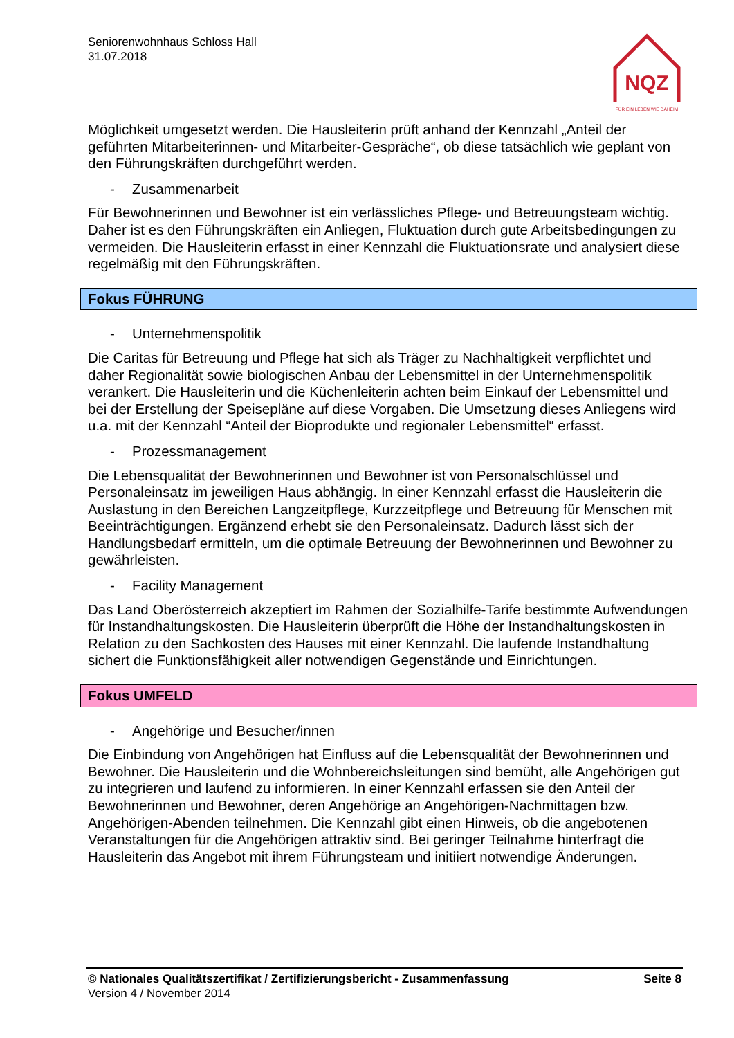Seniorenwohnhaus Schloss Hall
31.07.2018
NQZ
FÜR EIN LEBEN WIE DAHEIM
Möglichkeit umgesetzt werden. Die Hausleiterin prüft anhand der Kennzahl „Anteil der geführten Mitarbeiterinnen- und Mitarbeiter-Gespräche“, ob diese tatsächlich wie geplant von den Führungskräften durchgeführt werden.
- Zusammenarbeit
Für Bewohnerinnen und Bewohner ist ein verlässliches Pflege- und Betreuungsteam wichtig. Daher ist es den Führungskräften ein Anliegen, Fluktuation durch gute Arbeitsbedingungen zu vermeiden. Die Hausleiterin erfasst in einer Kennzahl die Fluktuationsrate und analysiert diese regelmäßig mit den Führungskräften.
Fokus FÜHRUNG
- Unternehmenspolitik
Die Caritas für Betreuung und Pflege hat sich als Träger zu Nachhaltigkeit verpflichtet und daher Regionalität sowie biologischen Anbau der Lebensmittel in der Unternehmenspolitik verankert. Die Hausleiterin und die Küchenleiterin achten beim Einkauf der Lebensmittel und bei der Erstellung der Speisepläne auf diese Vorgaben. Die Umsetzung dieses Anliegens wird u.a. mit der Kennzahl “Anteil der Bioprodukte und regionaler Lebensmittel“ erfasst.
- Prozessmanagement
Die Lebensqualität der Bewohnerinnen und Bewohner ist von Personalschlüssel und Personaleinsatz im jeweiligen Haus abhängig. In einer Kennzahl erfasst die Hausleiterin die Auslastung in den Bereichen Langzeitpflege, Kurzzeitpflege und Betreuung für Menschen mit Beeinträchtigungen. Ergänzend erhebt sie den Personaleinsatz. Dadurch lässt sich der Handlungsbedarf ermitteln, um die optimale Betreuung der Bewohnerinnen und Bewohner zu gewährleisten.
- Facility Management
Das Land Oberösterreich akzeptiert im Rahmen der Sozialhilfe-Tarife bestimmte Aufwendungen für Instandhaltungskosten. Die Hausleiterin überprüft die Höhe der Instandhaltungskosten in Relation zu den Sachkosten des Hauses mit einer Kennzahl. Die laufende Instandhaltung sichert die Funktionsfähigkeit aller notwendigen Gegenstände und Einrichtungen.
Fokus UMFELD
- Angehörige und Besucher/innen
Die Einbindung von Angehörigen hat Einfluss auf die Lebensqualität der Bewohnerinnen und Bewohner. Die Hausleiterin und die Wohnbereichsleitungen sind bemüht, alle Angehörigen gut zu integrieren und laufend zu informieren. In einer Kennzahl erfassen sie den Anteil der Bewohnerinnen und Bewohner, deren Angehörige an Angehörigen-Nachmittagen bzw. Angehörigen-Abenden teilnehmen. Die Kennzahl gibt einen Hinweis, ob die angebotenen Veranstaltungen für die Angehörigen attraktiv sind. Bei geringer Teilnahme hinterfragt die Hausleiterin das Angebot mit ihrem Führungsteam und initiiert notwendige Änderungen.
© Nationales Qualitätszertifikat / Zertifizierungsbericht - Zusammenfassung Seite 8
Version 4 / November 2014